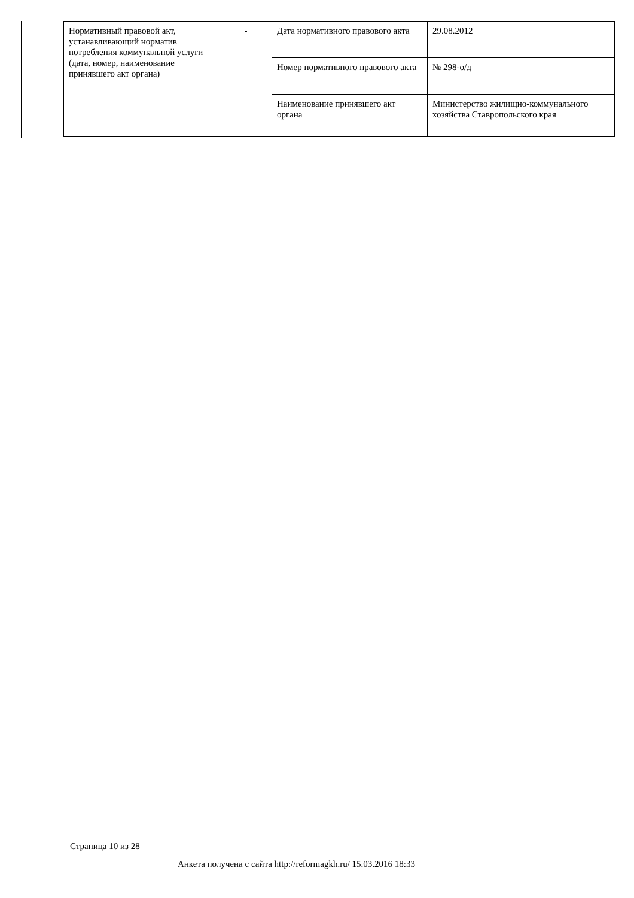| Нормативный правовой акт, устанавливающий норматив потребления коммунальной услуги (дата, номер, наименование принявшего акт органа) | - | Дата нормативного правового акта | 29.08.2012 |
| | | Номер нормативного правового акта | № 298-о/д |
| | | Наименование принявшего акт органа | Министерство жилищно-коммунального хозяйства Ставропольского края |
Страница 10 из 28
Анкета получена с сайта http://reformagkh.ru/ 15.03.2016 18:33